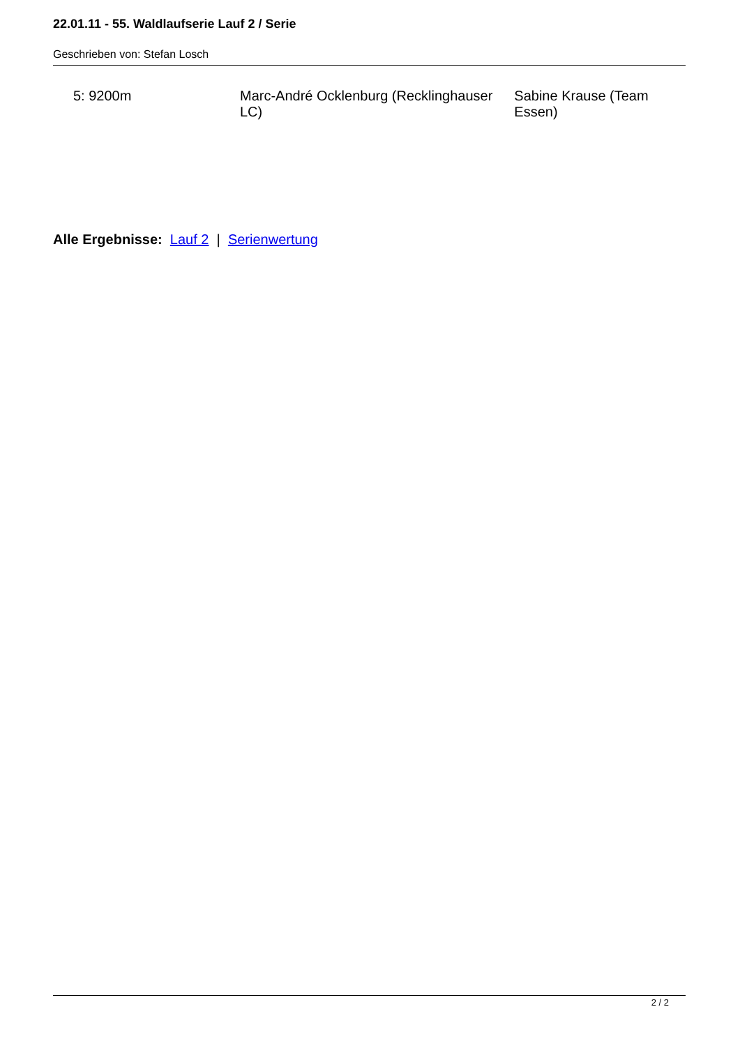22.01.11 - 55. Waldlaufserie Lauf 2 / Serie
Geschrieben von: Stefan Losch
| 5: 9200m | Marc-André Ocklenburg (Recklinghauser LC) | Sabine Krause (Team Essen) |
Alle Ergebnisse: Lauf 2 | Serienwertung
2 / 2